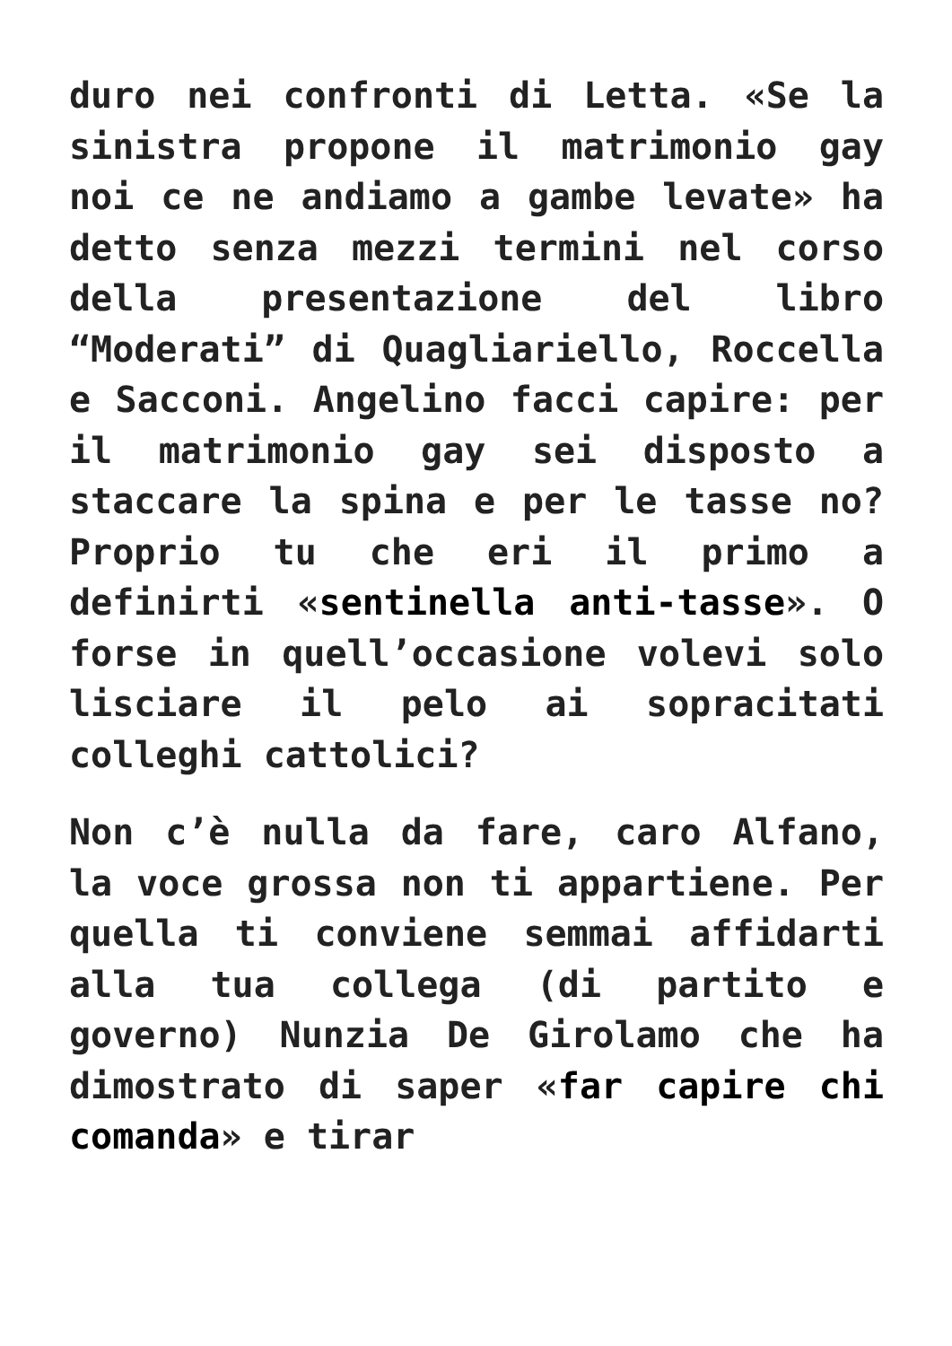duro nei confronti di Letta. «Se la sinistra propone il matrimonio gay noi ce ne andiamo a gambe levate» ha detto senza mezzi termini nel corso della presentazione del libro “Moderati” di Quagliariello, Roccella e Sacconi. Angelino facci capire: per il matrimonio gay sei disposto a staccare la spina e per le tasse no? Proprio tu che eri il primo a definirti «sentinella anti-tasse». O forse in quell’occasione volevi solo lisciare il pelo ai sopracitati colleghi cattolici?
Non c’è nulla da fare, caro Alfano, la voce grossa non ti appartiene. Per quella ti conviene semmai affidarti alla tua collega (di partito e governo) Nunzia De Girolamo che ha dimostrato di saper «far capire chi comanda» e tirar